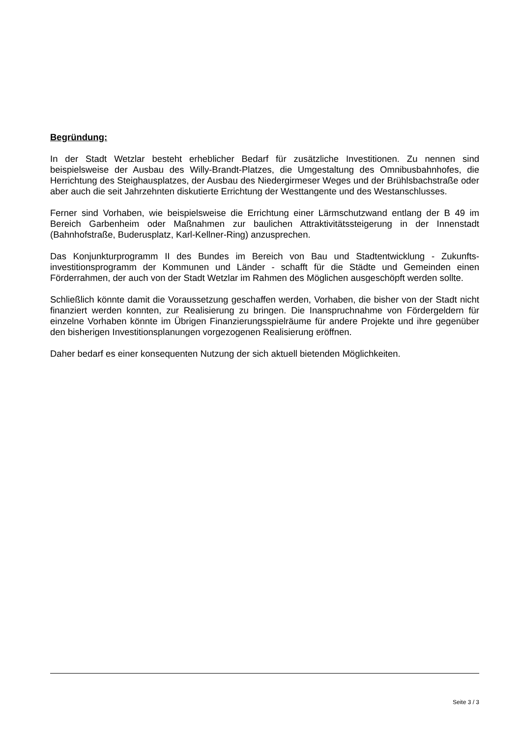Begründung:
In der Stadt Wetzlar besteht erheblicher Bedarf für zusätzliche Investitionen. Zu nennen sind beispielsweise der Ausbau des Willy-Brandt-Platzes, die Umgestaltung des Omnibusbahnhofes, die Herrichtung des Steighausplatzes, der Ausbau des Niedergirmeser Weges und der Brühlsbachstraße oder aber auch die seit Jahrzehnten diskutierte Errichtung der Westtangente und des Westanschlusses.
Ferner sind Vorhaben, wie beispielsweise die Errichtung einer Lärmschutzwand entlang der B 49 im Bereich Garbenheim oder Maßnahmen zur baulichen Attraktivitätssteigerung in der Innenstadt (Bahnhofstraße, Buderusplatz, Karl-Kellner-Ring) anzusprechen.
Das Konjunkturprogramm II des Bundes im Bereich von Bau und Stadtentwicklung - Zukunfts-investitionsprogramm der Kommunen und Länder - schafft für die Städte und Gemeinden einen Förderrahmen, der auch von der Stadt Wetzlar im Rahmen des Möglichen ausgeschöpft werden sollte.
Schließlich könnte damit die Voraussetzung geschaffen werden, Vorhaben, die bisher von der Stadt nicht finanziert werden konnten, zur Realisierung zu bringen. Die Inanspruchnahme von Fördergeldern für einzelne Vorhaben könnte im Übrigen Finanzierungsspielräume für andere Projekte und ihre gegenüber den bisherigen Investitionsplanungen vorgezogenen Realisierung eröffnen.
Daher bedarf es einer konsequenten Nutzung der sich aktuell bietenden Möglichkeiten.
Seite 3 / 3